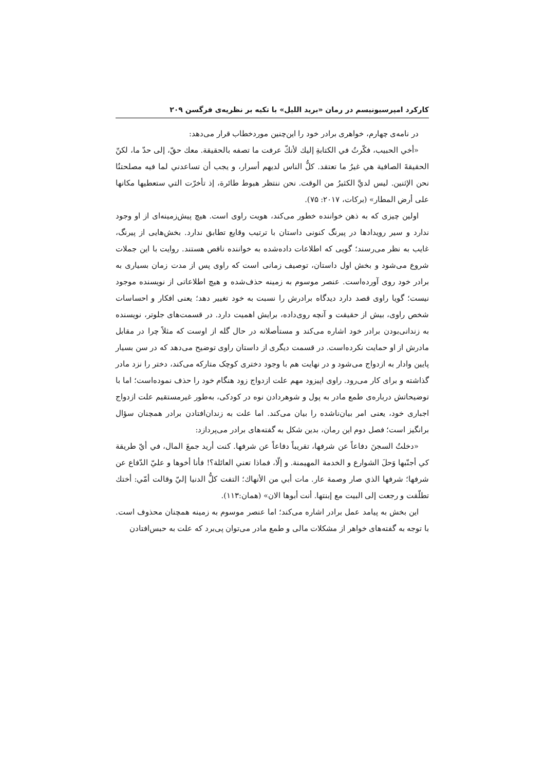کارکرد امپرسیونیسم در رمان «برید اللیل» با تکیه بر نظریه‌ی فرگسن ۲۰۹
در نامه‌ی چهارم، خواهری برادر خود را این‌چنین موردخطاب قرار می‌دهد:
«أخي الحبيب، فكّرتُ في الكتابةِ إليك لأنكّ عرفت ما تصفه بالحقيقة. معك حقّ، إلى حدّ ما، لكنّ الحقيقةَ الصافية هي غيرُ ما تعتقد. كلُّ الناس لديهم أسرار، و يجب أن تساعدني لما فيه مصلحتنُا نحن الإثنين. ليس لديَّ الكثيرُ من الوقت. نحن ننتظر هبوط طائرة، إذ تأخرّت التي ستعطيها مكانها على أرض المطار» (برکات، ۲۰۱۷: ۷۵).
اولین چیزی که به ذهن خواننده خطور می‌کند، هویت راوی است. هیچ پیش‌زمینه‌ای از او وجود ندارد و سیر رویدادها در پیرنگ کنونی داستان با ترتیب وقایع تطابق ندارد. بخش‌هایی از پیرنگ، غایب به نظر می‌رسند؛ گویی که اطلاعات داده‌شده به خواننده ناقص هستند. روایت با این جملات شروع می‌شود و بخش اول داستان، توصیف زمانی است که راوی پس از مدت زمان بسیاری به برادر خود روی آورده‌است. عنصر موسوم به زمینه حذف‌شده و هیچ اطلاعاتی از نویسنده موجود نیست؛ گویا راوی قصد دارد دیدگاه برادرش را نسبت به خود تغییر دهد؛ یعنی افکار و احساسات شخص راوی، بیش از حقیقت و آنچه روی‌داده، برایش اهمیت دارد. در قسمت‌های جلوتر، نویسنده به زندانی‌بودن برادر خود اشاره می‌کند و مستأصلانه در حال گله از اوست که مثلاً چرا در مقابل مادرش از او حمایت نکرده‌است. در قسمت دیگری از داستان راوی توضیح می‌دهد که در سن بسیار پایین وادار به ازدواج می‌شود و در نهایت هم با وجود دختری کوچک متارکه می‌کند، دختر را نزد مادر گذاشته و برای کار می‌رود. راوی اپیزود مهم علت ازدواج زود هنگام خود را حذف نموده‌است؛ اما با توضیحاتش درباره‌ی طمع مادر به پول و شوهردادن نوه در کودکی، به‌طور غیرمستقیم علت ازدواج اجباری خود، یعنی امر بیان‌ناشده را بیان می‌کند. اما علت به زندان‌افتادن برادر همچنان سؤال برانگیز است؛ فصل دوم این رمان، بدین شکل به گفته‌های برادر می‌پردازد:
«دخلتُ السجنَ دفاعاً عن شرفها، تقريباً دفاعاً عن شرفها. كنت أريد جمعَ المال، في أيّ طريقة كي أجنّبها وَحلَ الشوارع و الخدمة المهيمنة. و إلّا، فماذا تعني العائلة؟! فأنا أخوها و عليّ الدّفاع عن شرفها؛ شرفها الذي صار وصمة عار. مات أبي من الأنهاك؛ التفت كلُّ الدنيا إليّ وقالت أمّي: أختك تطلّقت و رجعت إلى البيت مع إبنتها. أنت أبوها الان» (همان:۱۱۳).
این بخش به پیامد عمل برادر اشاره می‌کند؛ اما عنصر موسوم به زمینه همچنان محذوف است. با توجه به گفته‌های خواهر از مشکلات مالی و طمع مادر می‌توان پی‌برد که علت به حبس‌افتادن